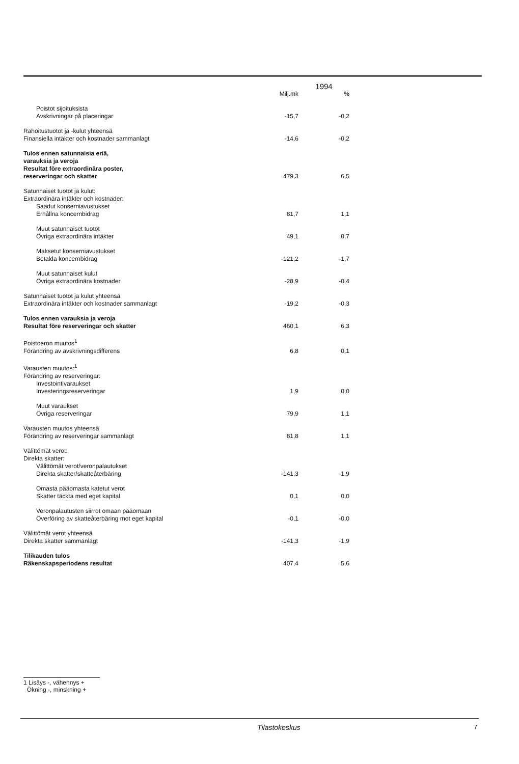| | 1994 | |
| --- | --- | --- |
| | Milj.mk | % |
| Poistot sijoituksista Avskrivningar på placeringar | -15,7 | -0,2 |
| Rahoitustuotot ja -kulut yhteensä Finansiella intäkter och kostnader sammanlagt | -14,6 | -0,2 |
| Tulos ennen satunnaisia eriä, varauksia ja veroja Resultat före extraordinära poster, reserveringar och skatter | 479,3 | 6,5 |
| Satunnaiset tuotot ja kulut: Extraordinära intäkter och kostnader: Saadut konserniavustukset Erhållna koncernbidrag | 81,7 | 1,1 |
| Muut satunnaiset tuotot Övriga extraordinära intäkter | 49,1 | 0,7 |
| Maksetut konserniavustukset Betalda koncernbidrag | -121,2 | -1,7 |
| Muut satunnaiset kulut Övriga extraordinära kostnader | -28,9 | -0,4 |
| Satunnaiset tuotot ja kulut yhteensä Extraordinära intäkter och kostnader sammanlagt | -19,2 | -0,3 |
| Tulos ennen varauksia ja veroja Resultat före reserveringar och skatter | 460,1 | 6,3 |
| Poistoeron muutos<sup>1</sup> Förändring av avskrivningsdifferens | 6,8 | 0,1 |
| Varausten muutos:<sup>1</sup> Förändring av reserveringar: Investointivaraukset Investeringsreserveringar | 1,9 | 0,0 |
| Muut varaukset Övriga reserveringar | 79,9 | 1,1 |
| Varausten muutos yhteensä Förändring av reserveringar sammanlagt | 81,8 | 1,1 |
| Välittömät verot: Direkta skatter: Välittömät verot/veronpalautukset Direkta skatter/skatteåterbäring | -141,3 | -1,9 |
| Omasta pääomasta katetut verot Skatter täckta med eget kapital | 0,1 | 0,0 |
| Veronpalautusten siirrot omaan pääomaan Överföring av skatteåterbäring mot eget kapital | -0,1 | -0,0 |
| Välittömät verot yhteensä Direkta skatter sammanlagt | -141,3 | -1,9 |
| Tilikauden tulos Räkenskapsperiodens resultat | 407,4 | 5,6 |
1 Lisäys -, vähennys +
Ökning -, minskning +
Tilastokeskus 7